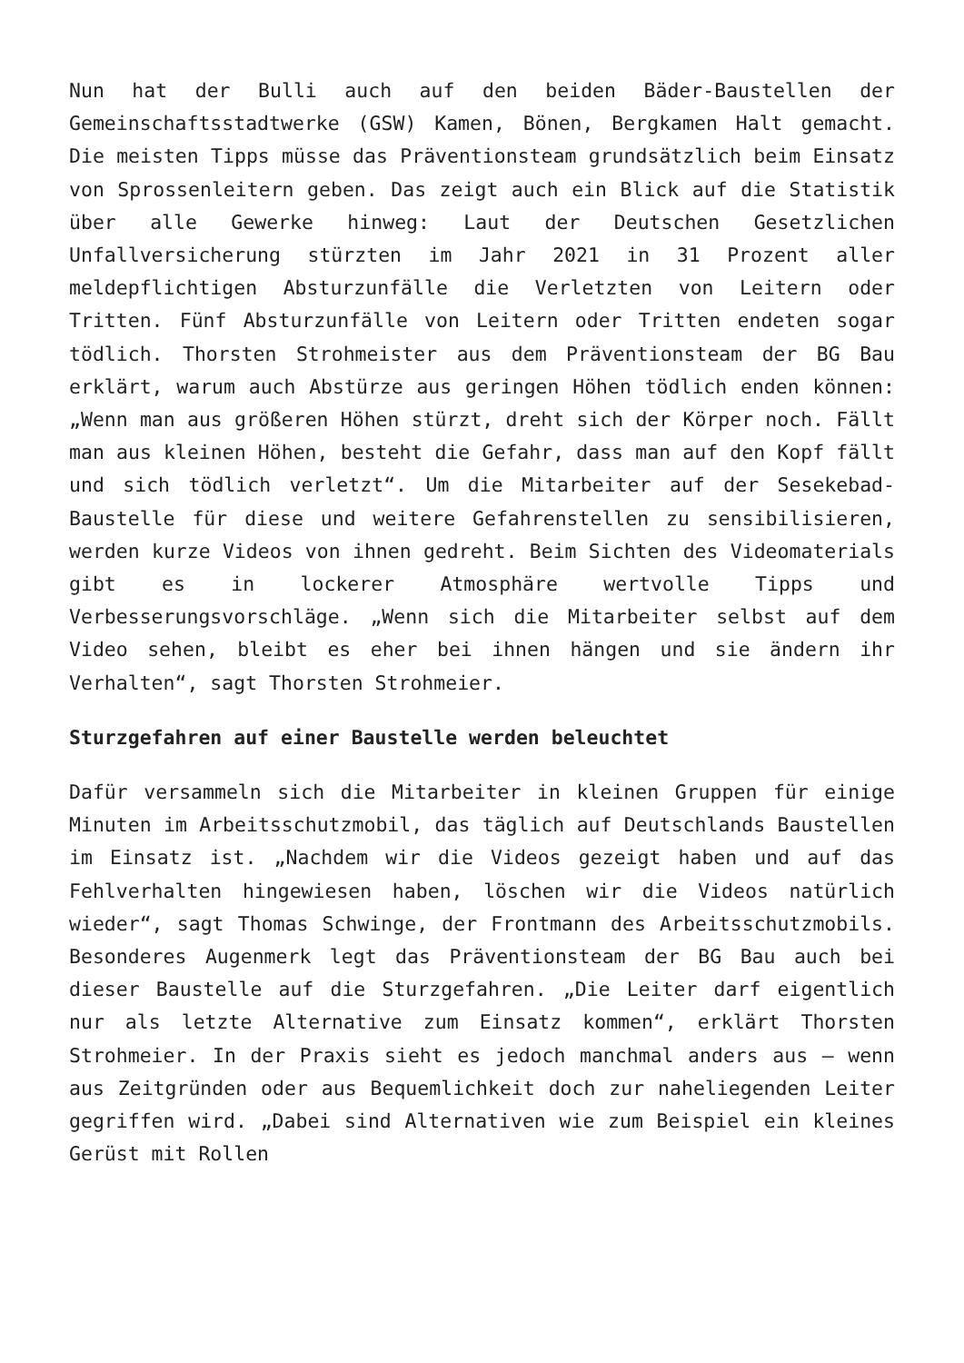Nun hat der Bulli auch auf den beiden Bäder-Baustellen der Gemeinschaftsstadtwerke (GSW) Kamen, Bönen, Bergkamen Halt gemacht. Die meisten Tipps müsse das Präventionsteam grundsätzlich beim Einsatz von Sprossenleitern geben. Das zeigt auch ein Blick auf die Statistik über alle Gewerke hinweg: Laut der Deutschen Gesetzlichen Unfallversicherung stürzten im Jahr 2021 in 31 Prozent aller meldepflichtigen Absturzunfälle die Verletzten von Leitern oder Tritten. Fünf Absturzunfälle von Leitern oder Tritten endeten sogar tödlich. Thorsten Strohmeister aus dem Präventionsteam der BG Bau erklärt, warum auch Abstürze aus geringen Höhen tödlich enden können: „Wenn man aus größeren Höhen stürzt, dreht sich der Körper noch. Fällt man aus kleinen Höhen, besteht die Gefahr, dass man auf den Kopf fällt und sich tödlich verletzt“. Um die Mitarbeiter auf der Sesekebad-Baustelle für diese und weitere Gefahrenstellen zu sensibilisieren, werden kurze Videos von ihnen gedreht. Beim Sichten des Videomaterials gibt es in lockerer Atmosphäre wertvolle Tipps und Verbesserungsvorschläge. „Wenn sich die Mitarbeiter selbst auf dem Video sehen, bleibt es eher bei ihnen hängen und sie ändern ihr Verhalten“, sagt Thorsten Strohmeier.
Sturzgefahren auf einer Baustelle werden beleuchtet
Dafür versammeln sich die Mitarbeiter in kleinen Gruppen für einige Minuten im Arbeitsschutzmobil, das täglich auf Deutschlands Baustellen im Einsatz ist. „Nachdem wir die Videos gezeigt haben und auf das Fehlverhalten hingewiesen haben, löschen wir die Videos natürlich wieder“, sagt Thomas Schwinge, der Frontmann des Arbeitsschutzmobils. Besonderes Augenmerk legt das Präventionsteam der BG Bau auch bei dieser Baustelle auf die Sturzgefahren. „Die Leiter darf eigentlich nur als letzte Alternative zum Einsatz kommen“, erklärt Thorsten Strohmeier. In der Praxis sieht es jedoch manchmal anders aus – wenn aus Zeitgründen oder aus Bequemlichkeit doch zur naheliegenden Leiter gegriffen wird. „Dabei sind Alternativen wie zum Beispiel ein kleines Gerüst mit Rollen